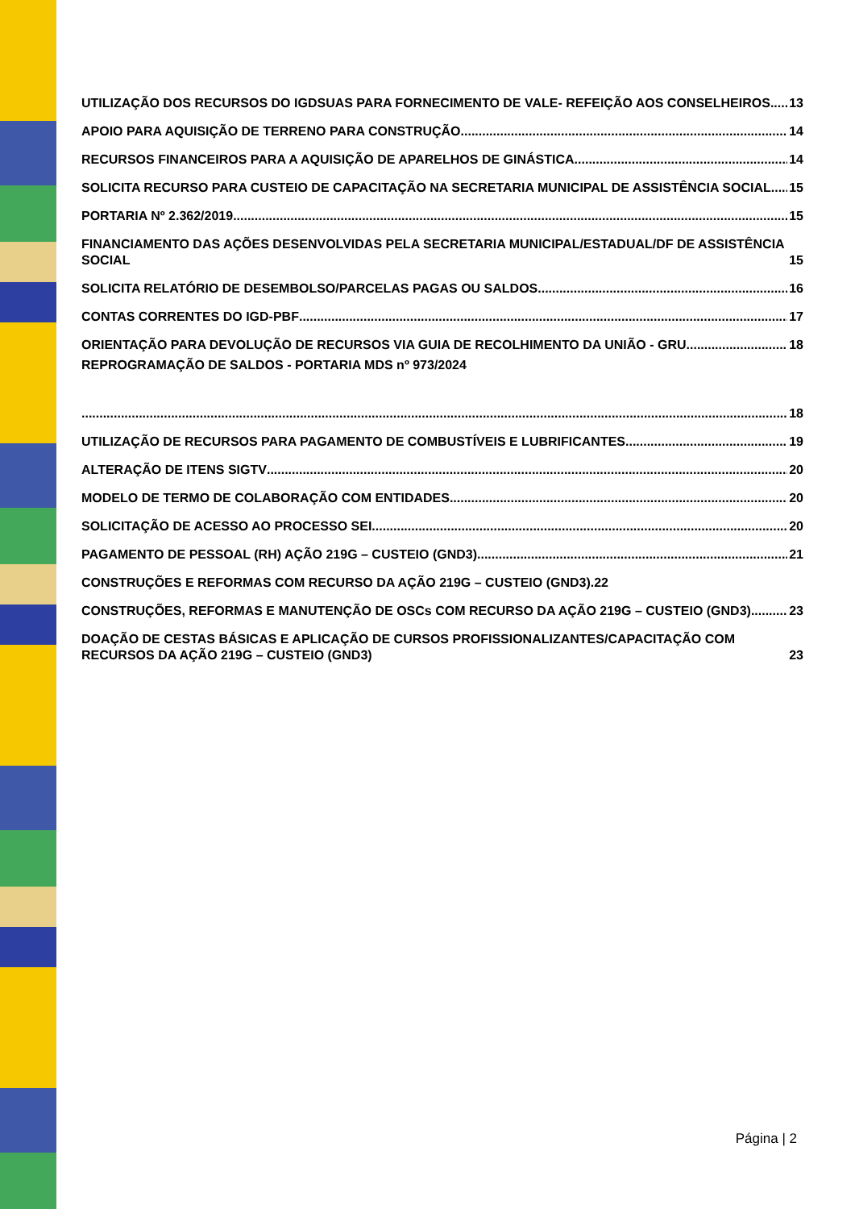UTILIZAÇÃO DOS RECURSOS DO IGDSUAS PARA FORNECIMENTO DE VALE- REFEIÇÃO AOS CONSELHEIROS 13
APOIO PARA AQUISIÇÃO DE TERRENO PARA CONSTRUÇÃO 14
RECURSOS FINANCEIROS PARA A AQUISIÇÃO DE APARELHOS DE GINÁSTICA 14
SOLICITA RECURSO PARA CUSTEIO DE CAPACITAÇÃO NA SECRETARIA MUNICIPAL DE ASSISTÊNCIA SOCIAL 15
PORTARIA Nº 2.362/2019 15
FINANCIAMENTO DAS AÇÕES DESENVOLVIDAS PELA SECRETARIA MUNICIPAL/ESTADUAL/DF DE ASSISTÊNCIA SOCIAL 15
SOLICITA RELATÓRIO DE DESEMBOLSO/PARCELAS PAGAS OU SALDOS 16
CONTAS CORRENTES DO IGD-PBF 17
ORIENTAÇÃO PARA DEVOLUÇÃO DE RECURSOS VIA GUIA DE RECOLHIMENTO DA UNIÃO - GRU 18
REPROGRAMAÇÃO DE SALDOS - PORTARIA MDS nº 973/2024
18
UTILIZAÇÃO DE RECURSOS PARA PAGAMENTO DE COMBUSTÍVEIS E LUBRIFICANTES 19
ALTERAÇÃO DE ITENS SIGTV 20
MODELO DE TERMO DE COLABORAÇÃO COM ENTIDADES 20
SOLICITAÇÃO DE ACESSO AO PROCESSO SEI 20
PAGAMENTO DE PESSOAL (RH) AÇÃO 219G – CUSTEIO (GND3) 21
CONSTRUÇÕES E REFORMAS COM RECURSO DA AÇÃO 219G – CUSTEIO (GND3).22
CONSTRUÇÕES, REFORMAS E MANUTENÇÃO DE OSCs COM RECURSO DA AÇÃO 219G – CUSTEIO (GND3) 23
DOAÇÃO DE CESTAS BÁSICAS E APLICAÇÃO DE CURSOS PROFISSIONALIZANTES/CAPACITAÇÃO COM RECURSOS DA AÇÃO 219G – CUSTEIO (GND3) 23
Página | 2